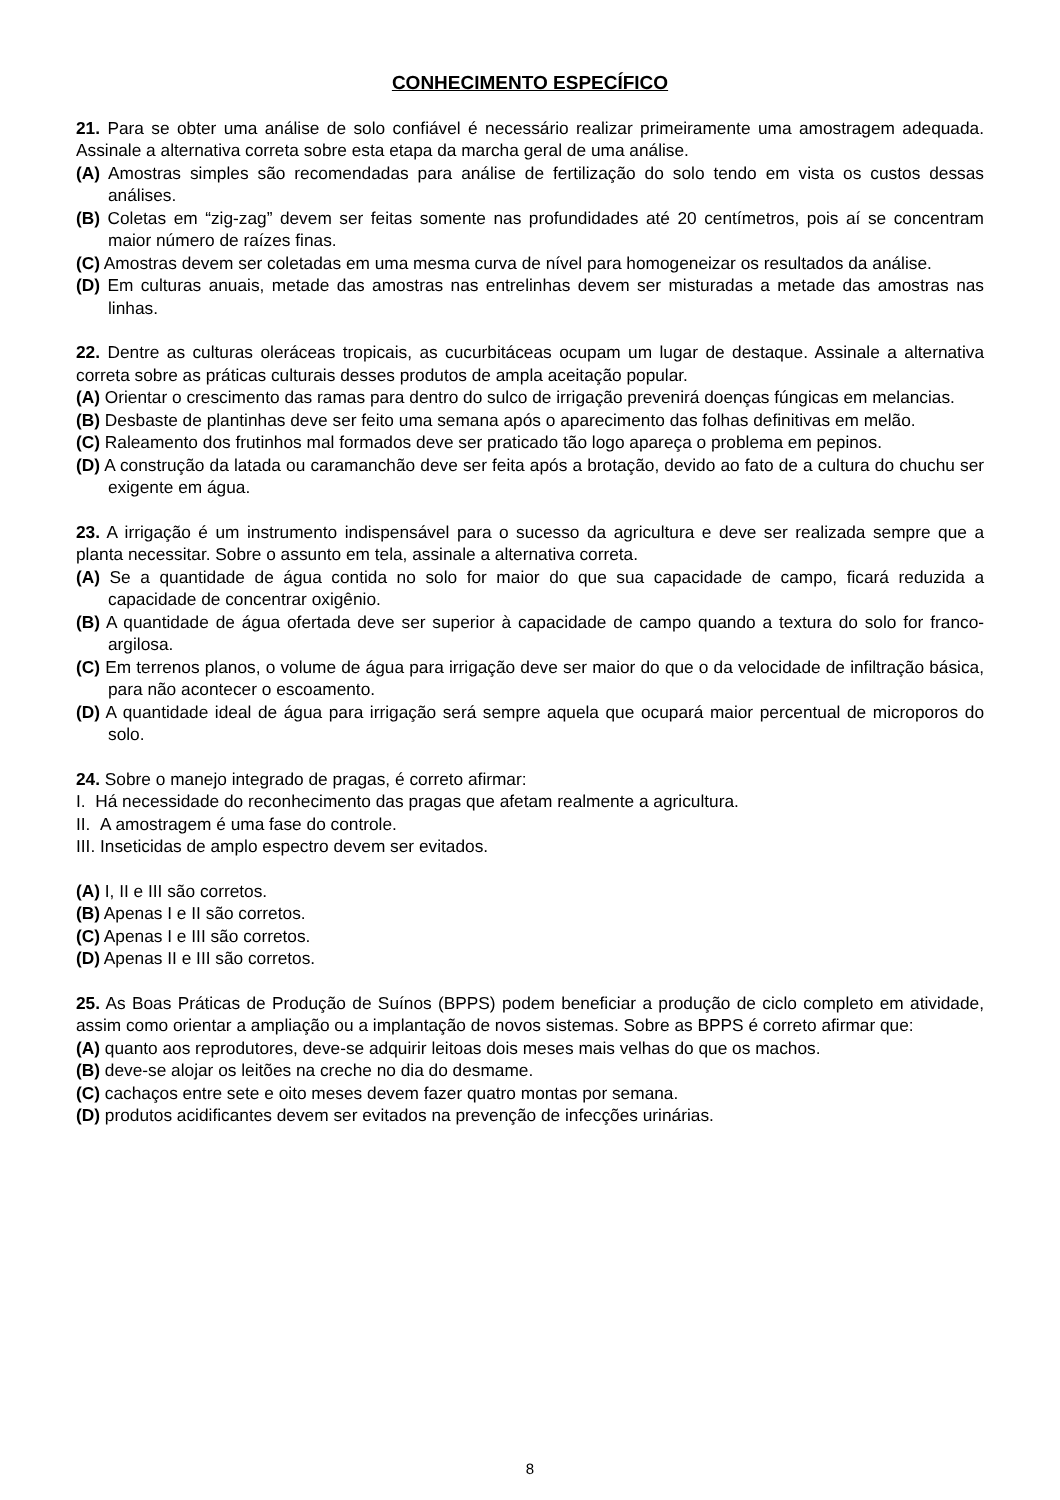CONHECIMENTO ESPECÍFICO
21. Para se obter uma análise de solo confiável é necessário realizar primeiramente uma amostragem adequada. Assinale a alternativa correta sobre esta etapa da marcha geral de uma análise.
(A) Amostras simples são recomendadas para análise de fertilização do solo tendo em vista os custos dessas análises.
(B) Coletas em “zig-zag” devem ser feitas somente nas profundidades até 20 centímetros, pois aí se concentram maior número de raízes finas.
(C) Amostras devem ser coletadas em uma mesma curva de nível para homogeneizar os resultados da análise.
(D) Em culturas anuais, metade das amostras nas entrelinhas devem ser misturadas a metade das amostras nas linhas.
22. Dentre as culturas oleráceas tropicais, as cucurbitáceas ocupam um lugar de destaque. Assinale a alternativa correta sobre as práticas culturais desses produtos de ampla aceitação popular.
(A) Orientar o crescimento das ramas para dentro do sulco de irrigação prevenirá doenças fúngicas em melancias.
(B) Desbaste de plantinhas deve ser feito uma semana após o aparecimento das folhas definitivas em melão.
(C) Raleamento dos frutinhos mal formados deve ser praticado tão logo apareça o problema em pepinos.
(D) A construção da latada ou caramanchão deve ser feita após a brotação, devido ao fato de a cultura do chuchu ser exigente em água.
23. A irrigação é um instrumento indispensável para o sucesso da agricultura e deve ser realizada sempre que a planta necessitar. Sobre o assunto em tela, assinale a alternativa correta.
(A) Se a quantidade de água contida no solo for maior do que sua capacidade de campo, ficará reduzida a capacidade de concentrar oxigênio.
(B) A quantidade de água ofertada deve ser superior à capacidade de campo quando a textura do solo for franco-argilosa.
(C) Em terrenos planos, o volume de água para irrigação deve ser maior do que o da velocidade de infiltração básica, para não acontecer o escoamento.
(D) A quantidade ideal de água para irrigação será sempre aquela que ocupará maior percentual de microporos do solo.
24. Sobre o manejo integrado de pragas, é correto afirmar:
I. Há necessidade do reconhecimento das pragas que afetam realmente a agricultura.
II. A amostragem é uma fase do controle.
III. Inseticidas de amplo espectro devem ser evitados.
(A) I, II e III são corretos.
(B) Apenas I e II são corretos.
(C) Apenas I e III são corretos.
(D) Apenas II e III são corretos.
25. As Boas Práticas de Produção de Suínos (BPPS) podem beneficiar a produção de ciclo completo em atividade, assim como orientar a ampliação ou a implantação de novos sistemas. Sobre as BPPS é correto afirmar que:
(A) quanto aos reprodutores, deve-se adquirir leitoas dois meses mais velhas do que os machos.
(B) deve-se alojar os leitões na creche no dia do desmame.
(C) cachaços entre sete e oito meses devem fazer quatro montas por semana.
(D) produtos acidificantes devem ser evitados na prevenção de infecções urinárias.
8